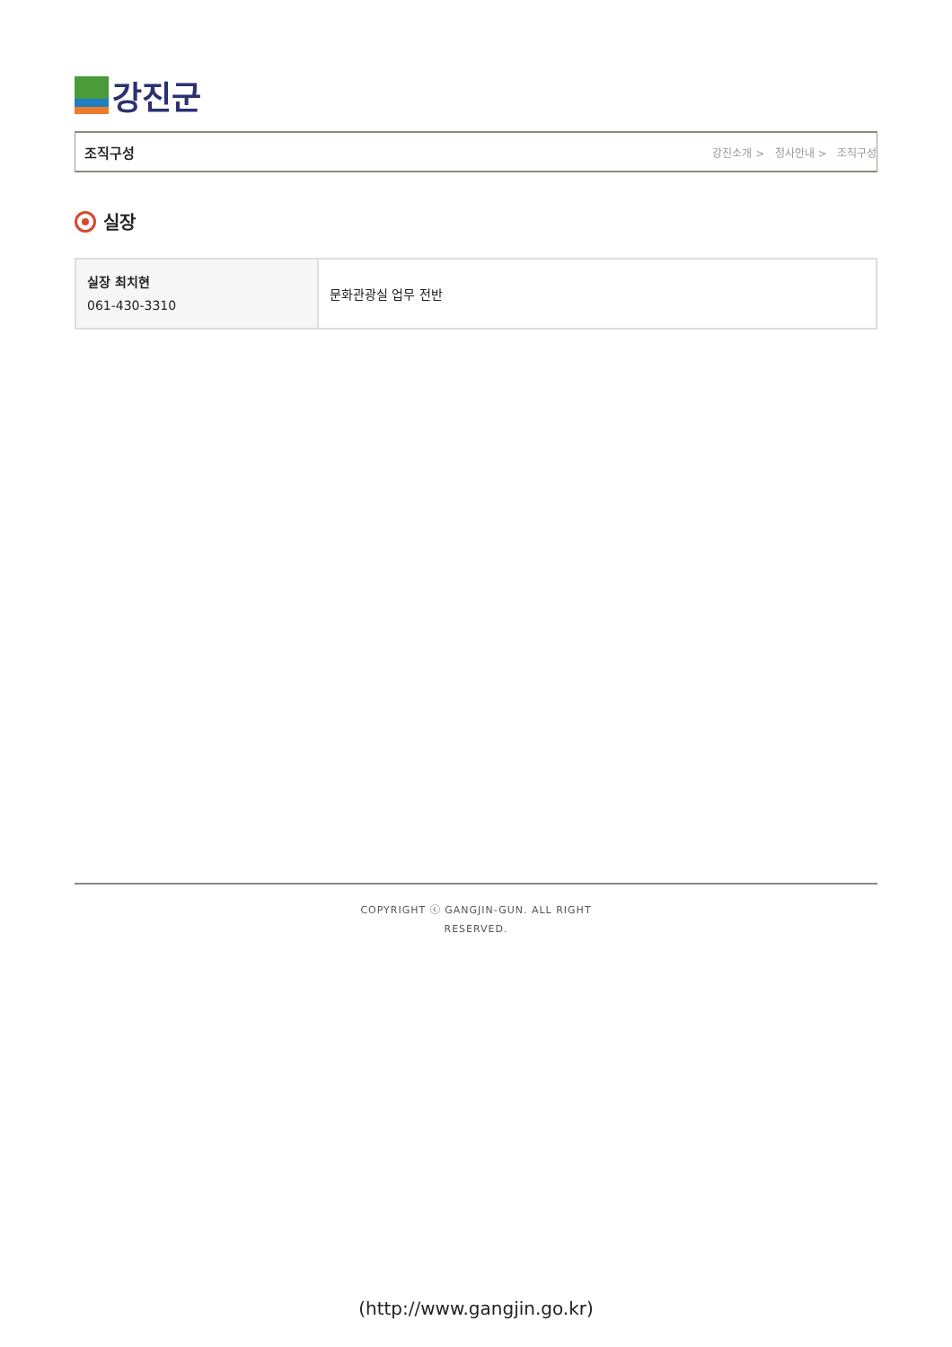강진군
조직구성
강진소개 > 청사안내 > 조직구성
실장
| 실장 최치현 061-430-3310 | 문화관광실 업무 전반 |
COPYRIGHT ⓒ GANGJIN-GUN. ALL RIGHT
RESERVED.
(http://www.gangjin.go.kr)